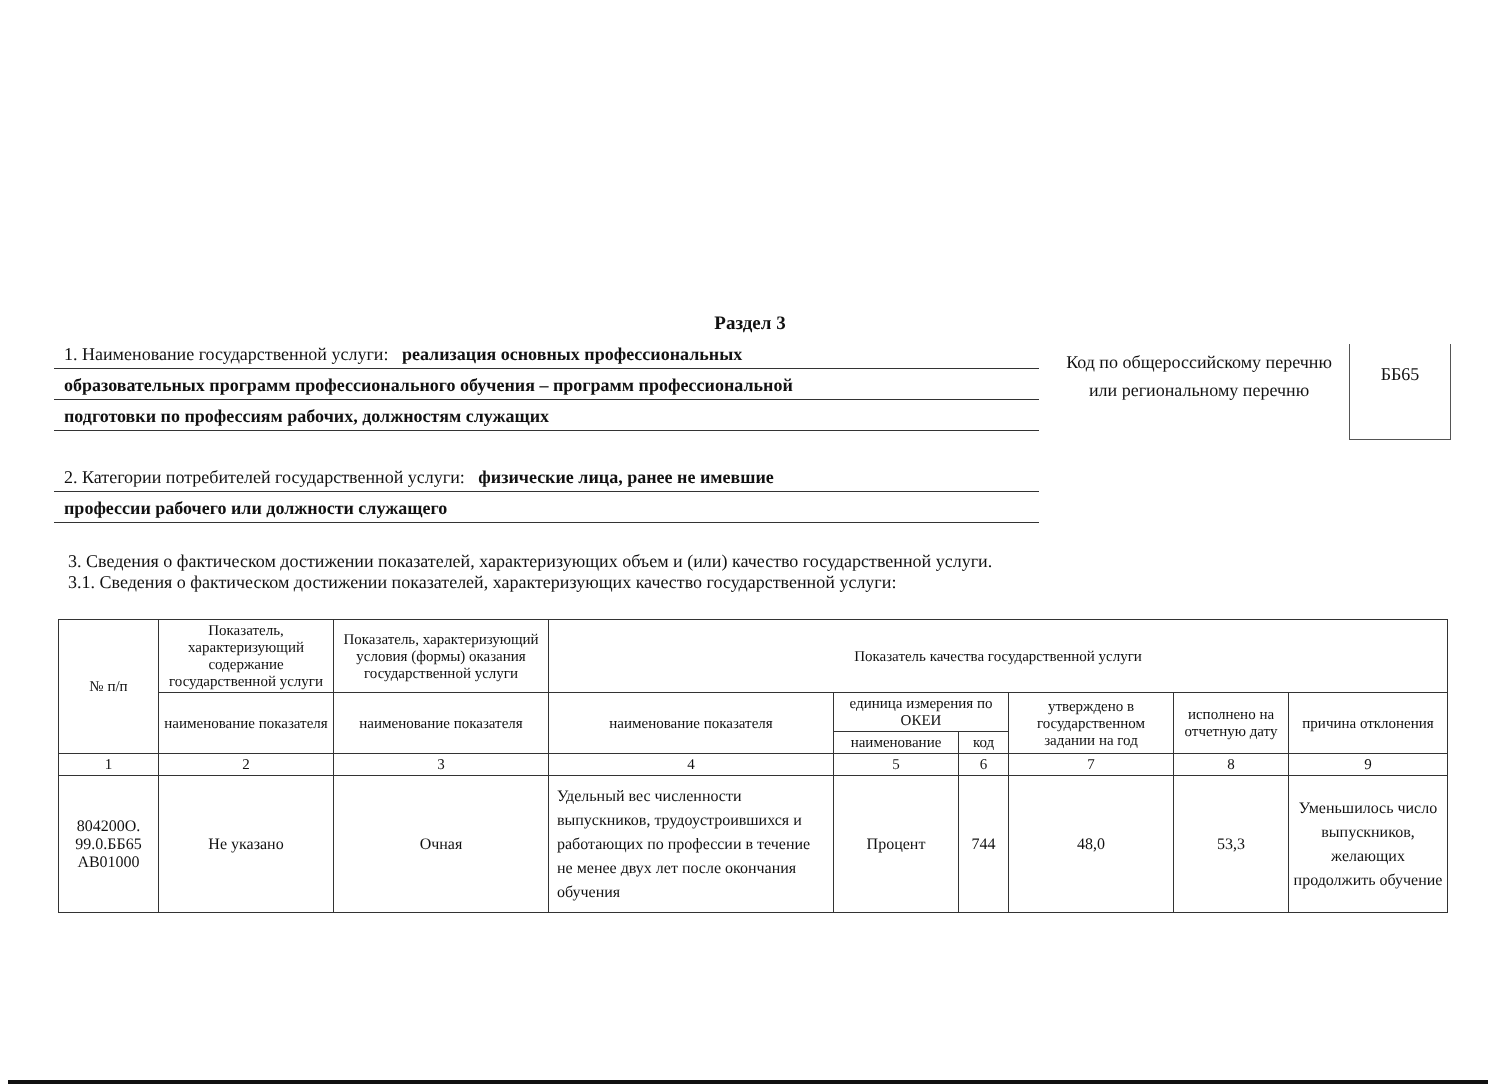Раздел 3
1. Наименование государственной услуги: реализация основных профессиональных
образовательных программ профессионального обучения – программ профессиональной
подготовки по профессиям рабочих, должностям служащих
2. Категории потребителей государственной услуги: физические лица, ранее не имевшие
профессии рабочего или должности служащего
Код по общероссийскому перечню или региональному перечню
ББ65
3. Сведения о фактическом достижении показателей, характеризующих объем и (или) качество государственной услуги.
3.1. Сведения о фактическом достижении показателей, характеризующих качество государственной услуги:
| № п/п | Показатель, характеризующий содержание государственной услуги | Показатель, характеризующий условия (формы) оказания государственной услуги | Показатель качества государственной услуги | | | | | |
| --- | --- | --- | --- | --- | --- | --- | --- | --- |
| | наименование показателя | наименование показателя | наименование показателя | единица измерения по ОКЕИ | | утверждено в государственном задании на год | исполнено на отчетную дату | причина отклонения |
| | | | | наименование | код | | | |
| 1 | 2 | 3 | 4 | 5 | 6 | 7 | 8 | 9 |
| 804200О. 99.0.ББ65 АВ01000 | Не указано | Очная | Удельный вес численности выпускников, трудоустроившихся и работающих по профессии в течение не менее двух лет после окончания обучения | Процент | 744 | 48,0 | 53,3 | Уменьшилось число выпускников, желающих продолжить обучение |